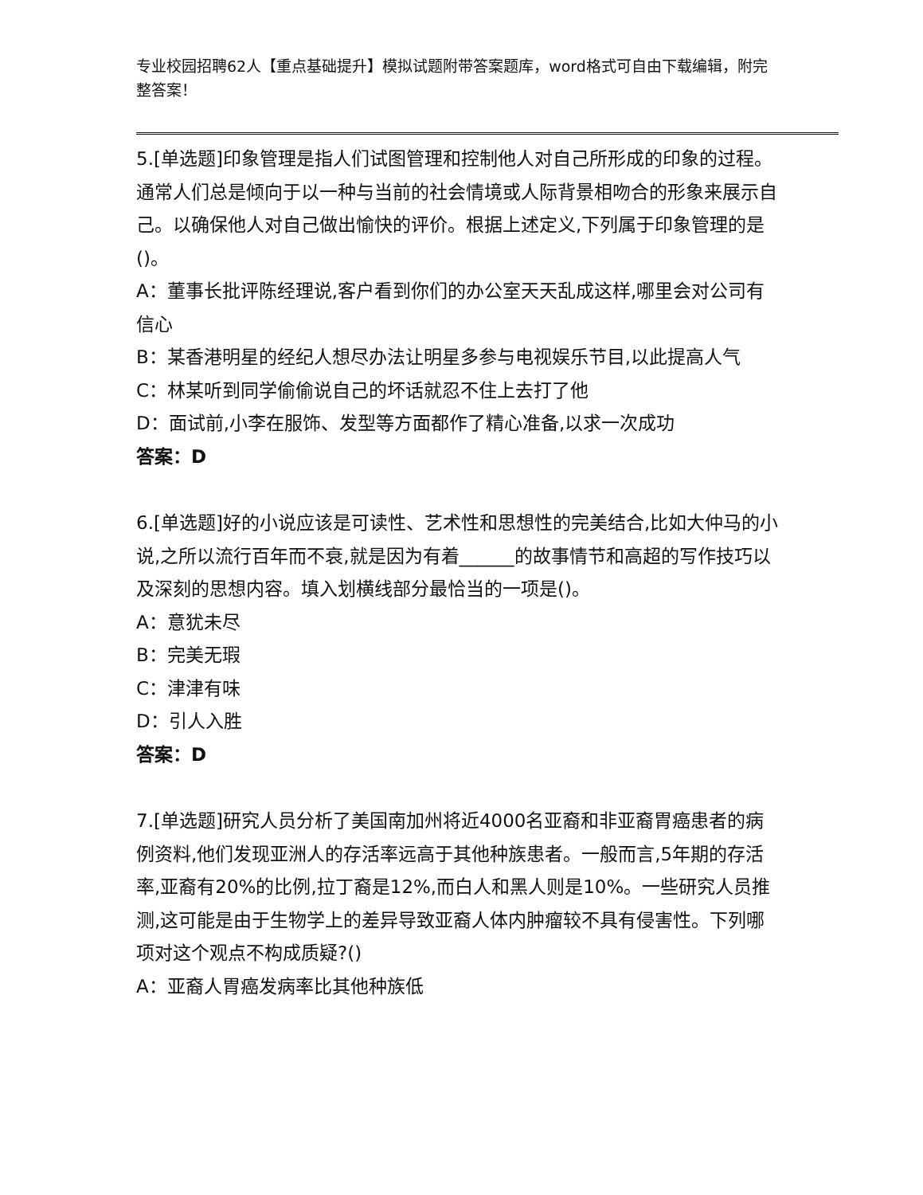专业校园招聘62人【重点基础提升】模拟试题附带答案题库，word格式可自由下载编辑，附完整答案！
5.[单选题]印象管理是指人们试图管理和控制他人对自己所形成的印象的过程。通常人们总是倾向于以一种与当前的社会情境或人际背景相吻合的形象来展示自己。以确保他人对自己做出愉快的评价。根据上述定义,下列属于印象管理的是()。
A：董事长批评陈经理说,客户看到你们的办公室天天乱成这样,哪里会对公司有信心
B：某香港明星的经纪人想尽办法让明星多参与电视娱乐节目,以此提高人气
C：林某听到同学偷偷说自己的坏话就忍不住上去打了他
D：面试前,小李在服饰、发型等方面都作了精心准备,以求一次成功
答案：D
6.[单选题]好的小说应该是可读性、艺术性和思想性的完美结合,比如大仲马的小说,之所以流行百年而不衰,就是因为有着______的故事情节和高超的写作技巧以及深刻的思想内容。填入划横线部分最恰当的一项是()。
A：意犹未尽
B：完美无瑕
C：津津有味
D：引人入胜
答案：D
7.[单选题]研究人员分析了美国南加州将近4000名亚裔和非亚裔胃癌患者的病例资料,他们发现亚洲人的存活率远高于其他种族患者。一般而言,5年期的存活率,亚裔有20%的比例,拉丁裔是12%,而白人和黑人则是10%。一些研究人员推测,这可能是由于生物学上的差异导致亚裔人体内肿瘤较不具有侵害性。下列哪项对这个观点不构成质疑?()
A：亚裔人胃癌发病率比其他种族低